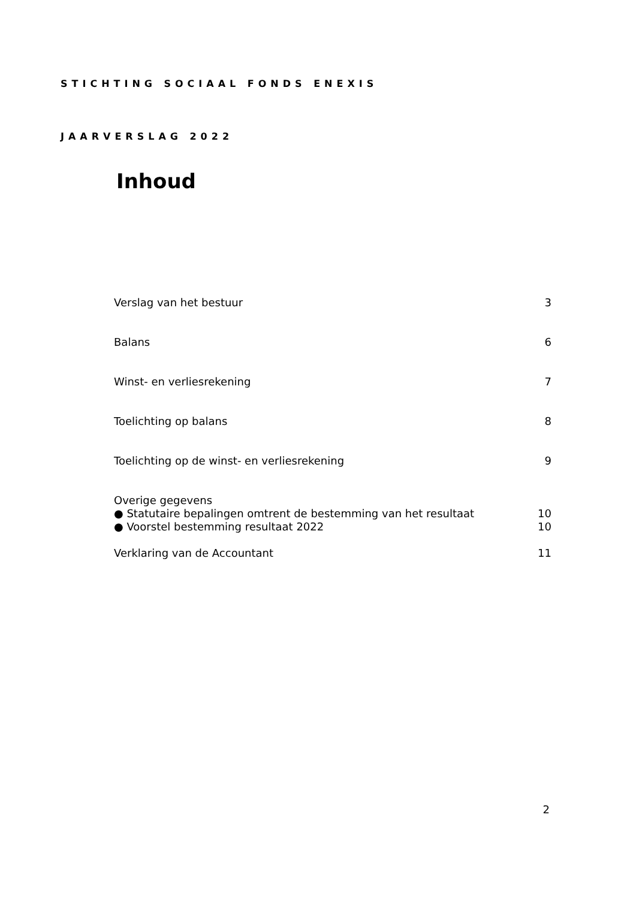STICHTING SOCIAAL FONDS ENEXIS
JAARVERSLAG 2022
Inhoud
| Verslag van het bestuur | 3 |
| Balans | 6 |
| Winst- en verliesrekening | 7 |
| Toelichting op balans | 8 |
| Toelichting op de winst- en verliesrekening | 9 |
| Overige gegevens | |
| ● Statutaire bepalingen omtrent de bestemming van het resultaat | 10 |
| ● Voorstel bestemming resultaat 2022 | 10 |
| Verklaring van de Accountant | 11 |
2